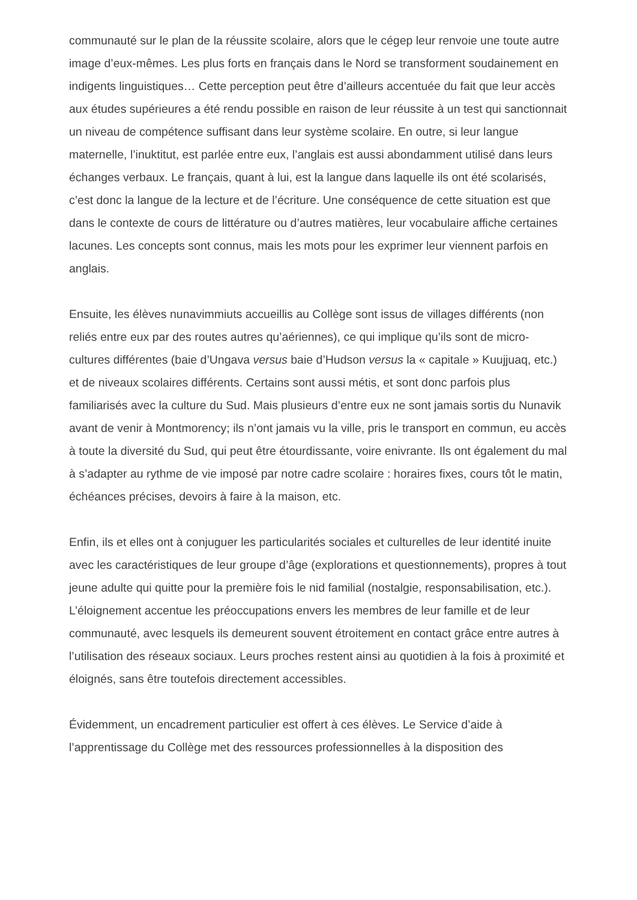communauté sur le plan de la réussite scolaire, alors que le cégep leur renvoie une toute autre image d’eux-mêmes. Les plus forts en français dans le Nord se transforment soudainement en indigents linguistiques… Cette perception peut être d’ailleurs accentuée du fait que leur accès aux études supérieures a été rendu possible en raison de leur réussite à un test qui sanctionnait un niveau de compétence suffisant dans leur système scolaire. En outre, si leur langue maternelle, l’inuktitut, est parlée entre eux, l’anglais est aussi abondamment utilisé dans leurs échanges verbaux. Le français, quant à lui, est la langue dans laquelle ils ont été scolarisés, c’est donc la langue de la lecture et de l’écriture. Une conséquence de cette situation est que dans le contexte de cours de littérature ou d’autres matières, leur vocabulaire affiche certaines lacunes. Les concepts sont connus, mais les mots pour les exprimer leur viennent parfois en anglais.
Ensuite, les élèves nunavimmiuts accueillis au Collège sont issus de villages différents (non reliés entre eux par des routes autres qu’aériennes), ce qui implique qu’ils sont de micro-cultures différentes (baie d’Ungava versus baie d’Hudson versus la « capitale » Kuujjuaq, etc.) et de niveaux scolaires différents. Certains sont aussi métis, et sont donc parfois plus familiarisés avec la culture du Sud. Mais plusieurs d’entre eux ne sont jamais sortis du Nunavik avant de venir à Montmorency; ils n’ont jamais vu la ville, pris le transport en commun, eu accès à toute la diversité du Sud, qui peut être étourdissante, voire enivrante. Ils ont également du mal à s’adapter au rythme de vie imposé par notre cadre scolaire : horaires fixes, cours tôt le matin, échéances précises, devoirs à faire à la maison, etc.
Enfin, ils et elles ont à conjuguer les particularités sociales et culturelles de leur identité inuite avec les caractéristiques de leur groupe d’âge (explorations et questionnements), propres à tout jeune adulte qui quitte pour la première fois le nid familial (nostalgie, responsabilisation, etc.). L’éloignement accentue les préoccupations envers les membres de leur famille et de leur communauté, avec lesquels ils demeurent souvent étroitement en contact grâce entre autres à l’utilisation des réseaux sociaux. Leurs proches restent ainsi au quotidien à la fois à proximité et éloignés, sans être toutefois directement accessibles.
Évidemment, un encadrement particulier est offert à ces élèves. Le Service d’aide à l’apprentissage du Collège met des ressources professionnelles à la disposition des